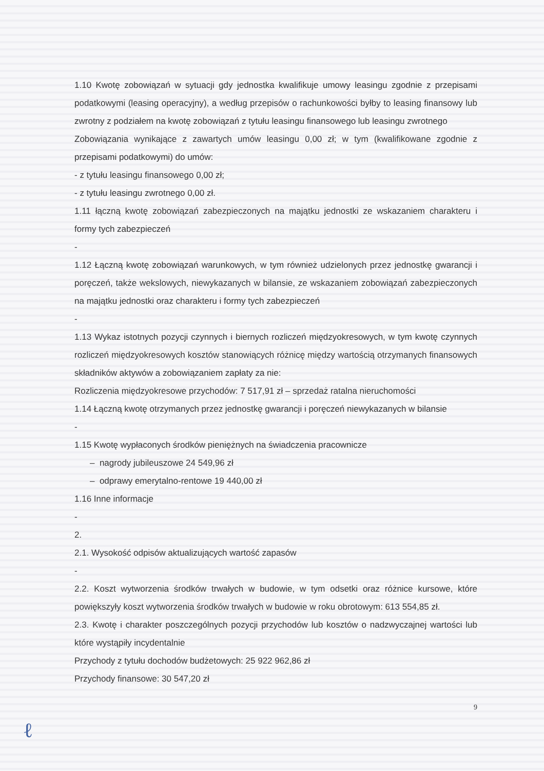1.10 Kwotę zobowiązań w sytuacji gdy jednostka kwalifikuje umowy leasingu zgodnie z przepisami podatkowymi (leasing operacyjny), a według przepisów o rachunkowości byłby to leasing finansowy lub zwrotny z podziałem na kwotę zobowiązań z tytułu leasingu finansowego lub leasingu zwrotnego
Zobowiązania wynikające z zawartych umów leasingu 0,00 zł; w tym (kwalifikowane zgodnie z przepisami podatkowymi) do umów:
- z tytułu leasingu finansowego 0,00 zł;
- z tytułu leasingu zwrotnego 0,00 zł.
1.11 łączną kwotę zobowiązań zabezpieczonych na majątku jednostki ze wskazaniem charakteru i formy tych zabezpieczeń
-
1.12 Łączną kwotę zobowiązań warunkowych, w tym również udzielonych przez jednostkę gwarancji i poręczeń, także wekslowych, niewykazanych w bilansie, ze wskazaniem zobowiązań zabezpieczonych na majątku jednostki oraz charakteru i formy tych zabezpieczeń
-
1.13 Wykaz istotnych pozycji czynnych i biernych rozliczeń międzyokresowych, w tym kwotę czynnych rozliczeń międzyokresowych kosztów stanowiących różnicę między wartością otrzymanych finansowych składników aktywów a zobowiązaniem zapłaty za nie:
Rozliczenia międzyokresowe przychodów: 7 517,91 zł – sprzedaż ratalna nieruchomości
1.14 Łączną kwotę otrzymanych przez jednostkę gwarancji i poręczeń niewykazanych w bilansie
-
1.15 Kwotę wypłaconych środków pieniężnych na świadczenia pracownicze
– nagrody jubileuszowe 24 549,96 zł
– odprawy emerytalno-rentowe 19 440,00 zł
1.16 Inne informacje
-
2.
2.1. Wysokość odpisów aktualizujących wartość zapasów
-
2.2. Koszt wytworzenia środków trwałych w budowie, w tym odsetki oraz różnice kursowe, które powiększyły koszt wytworzenia środków trwałych w budowie w roku obrotowym: 613 554,85 zł.
2.3. Kwotę i charakter poszczególnych pozycji przychodów lub kosztów o nadzwyczajnej wartości lub które wystąpiły incydentalnie
Przychody z tytułu dochodów budżetowych: 25 922 962,86 zł
Przychody finansowe: 30 547,20 zł
9
ℓ